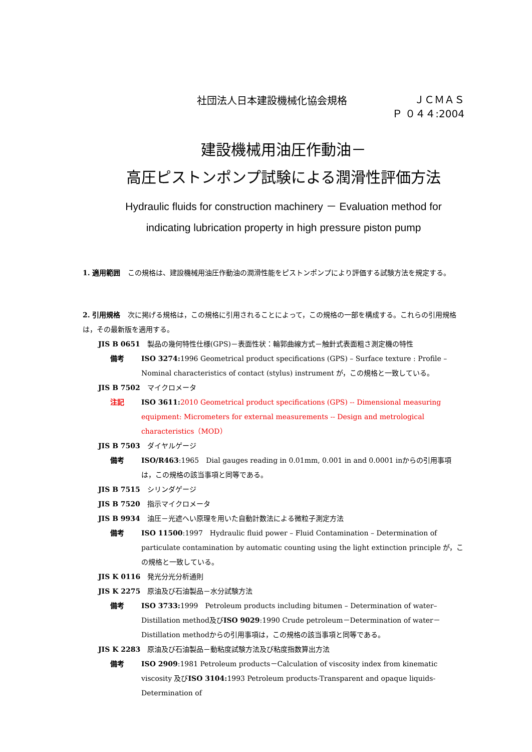社団法人日本建設機械化協会規格
ＪＣＭＡＳ
Ｐ ０４４:2004
建設機械用油圧作動油－
高圧ピストンポンプ試験による潤滑性評価方法
Hydraulic fluids for construction machinery － Evaluation method for
indicating lubrication property in high pressure piston pump
1. 適用範囲　この規格は、建設機械用油圧作動油の潤滑性能をピストンポンプにより評価する試験方法を規定する。
2. 引用規格　次に掲げる規格は，この規格に引用されることによって，この規格の一部を構成する。これらの引用規格は，その最新版を適用する。
JIS B 0651　製品の幾何特性仕様(GPS)－表面性状：輪郭曲線方式－触針式表面粗さ測定機の特性
備考 ISO 3274: 1996 Geometrical product specifications (GPS) – Surface texture : Profile – Nominal characteristics of contact (stylus) instrument が，この規格と一致している。
JIS B 7502　マイクロメータ
注記 ISO 3611: 2010 Geometrical product specifications (GPS) -- Dimensional measuring equipment: Micrometers for external measurements -- Design and metrological characteristics（MOD）
JIS B 7503　ダイヤルゲージ
備考 ISO/R463:1965　Dial gauges reading in 0.01mm, 0.001 in and 0.0001 inからの引用事項は，この規格の該当事項と同等である。
JIS B 7515　シリンダゲージ
JIS B 7520　指示マイクロメータ
JIS B 9934　油圧－光遮へい原理を用いた自動計数法による微粒子測定方法
備考 ISO 11500:1997　Hydraulic fluid power – Fluid Contamination – Determination of particulate contamination by automatic counting using the light extinction principle が，この規格と一致している。
JIS K 0116　発光分光分析通則
JIS K 2275　原油及び石油製品－水分試験方法
備考 ISO 3733: 1999　Petroleum products including bitumen – Determination of water–Distillation method及びISO 9029:1990 Crude petroleum－Determination of water－Distillation methodからの引用事項は，この規格の該当事項と同等である。
JIS K 2283　原油及び石油製品－動粘度試験方法及び粘度指数算出方法
備考 ISO 2909:1981 Petroleum products－Calculation of viscosity index from kinematic viscosity 及びISO 3104: 1993 Petroleum products-Transparent and opaque liquids-Determination of